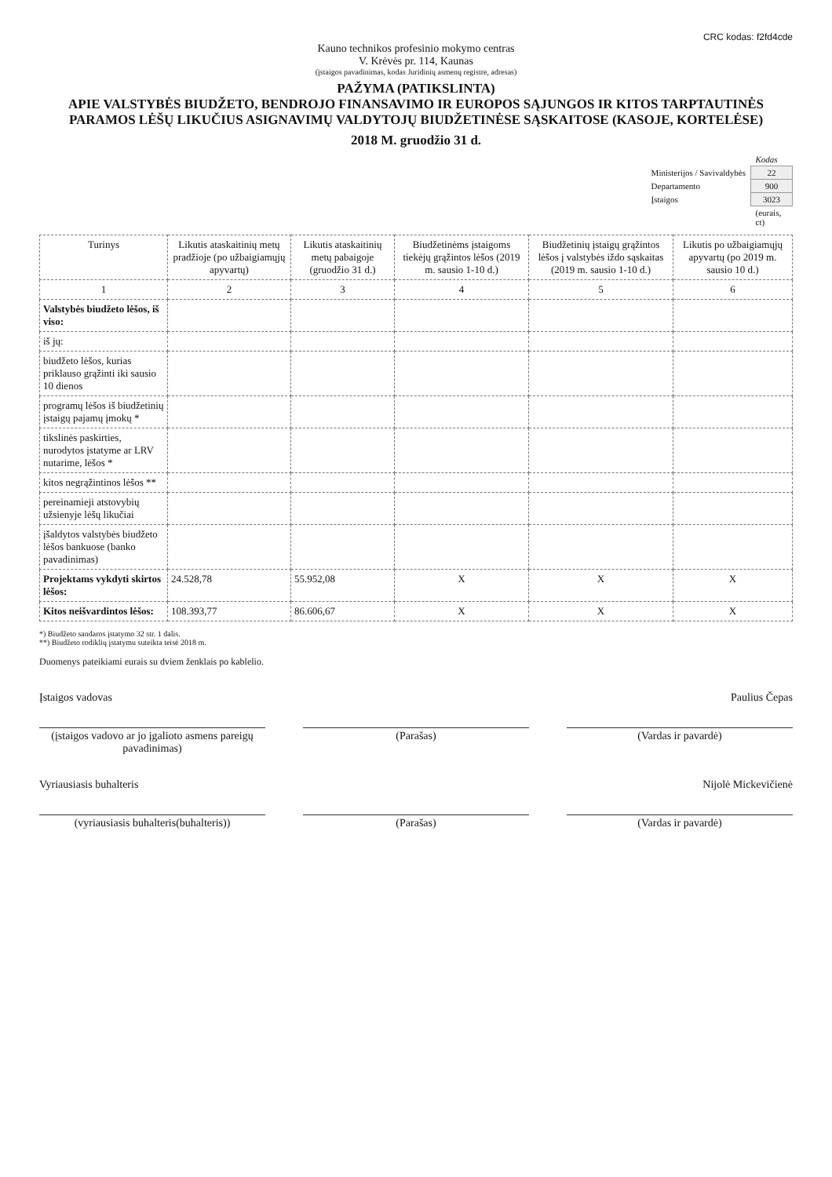CRC kodas: f2fd4cde
Kauno technikos profesinio mokymo centras
V. Krėvės pr. 114, Kaunas
(įstaigos pavadinimas, kodas Juridinių asmenų registre, adresas)
PAŽYMA (PATIKSLINTA)
APIE VALSTYBĖS BIUDŽETO, BENDROJO FINANSAVIMO IR EUROPOS SĄJUNGOS IR KITOS TARPTAUTINĖS PARAMOS LĖŠŲ LIKUČIUS ASIGNAVIMŲ VALDYTOJŲ BIUDŽETINĖSE SĄSKAITOSE (KASOJE, KORTELĖSE)
2018 M. gruodžio 31 d.
| | Kodas |
| Ministerijos / Savivaldybės | 22 |
| Departamento | 900 |
| Įstaigos | 3023 |
| | (eurais, ct) |
| Turinys | Likutis ataskaitinių metų pradžioje (po užbaigiamųjų apyvartų) | Likutis ataskaitinių metų pabaigoje (gruodžio 31 d.) | Biudžetinėms įstaigoms tiekėjų grąžintos lėšos (2019 m. sausio 1-10 d.) | Biudžetinių įstaigų grąžintos lėšos į valstybės iždo sąskaitas (2019 m. sausio 1-10 d.) | Likutis po užbaigiamųjų apyvartų (po 2019 m. sausio 10 d.) |
| --- | --- | --- | --- | --- | --- |
| 1 | 2 | 3 | 4 | 5 | 6 |
| Valstybės biudžeto lėšos, iš viso: | | | | | |
| iš jų: | | | | | |
| biudžeto lėšos, kurias priklauso grąžinti iki sausio 10 dienos | | | | | |
| programų lėšos iš biudžetinių įstaigų pajamų įmokų * | | | | | |
| tikslinės paskirties, nurodytos įstatyme ar LRV nutarime, lėšos * | | | | | |
| kitos negrąžintinos lėšos ** | | | | | |
| pereinamieji atstovybių užsienyje lėšų likučiai | | | | | |
| įšaldytos valstybės biudžeto lėšos bankuose (banko pavadinimas) | | | | | |
| Projektams vykdyti skirtos lėšos: | 24.528,78 | 55.952,08 | X | X | X |
| Kitos neišvardintos lėšos: | 108.393,77 | 86.606,67 | X | X | X |
*) Biudžeto sandaros įstatymo 32 str. 1 dalis.
**) Biudžeto rodiklių įstatymu suteikta teisė 2018 m.
Duomenys pateikiami eurais su dviem ženklais po kablelio.
Įstaigos vadovas Paulius Čepas
(įstaigos vadovo ar jo įgalioto asmens pareigų pavadinimas)
(Parašas) (Vardas ir pavardė)
Vyriausiasis buhalteris Nijolė Mickevičienė
(vyriausiasis buhalteris(buhalteris))
(Parašas) (Vardas ir pavardė)